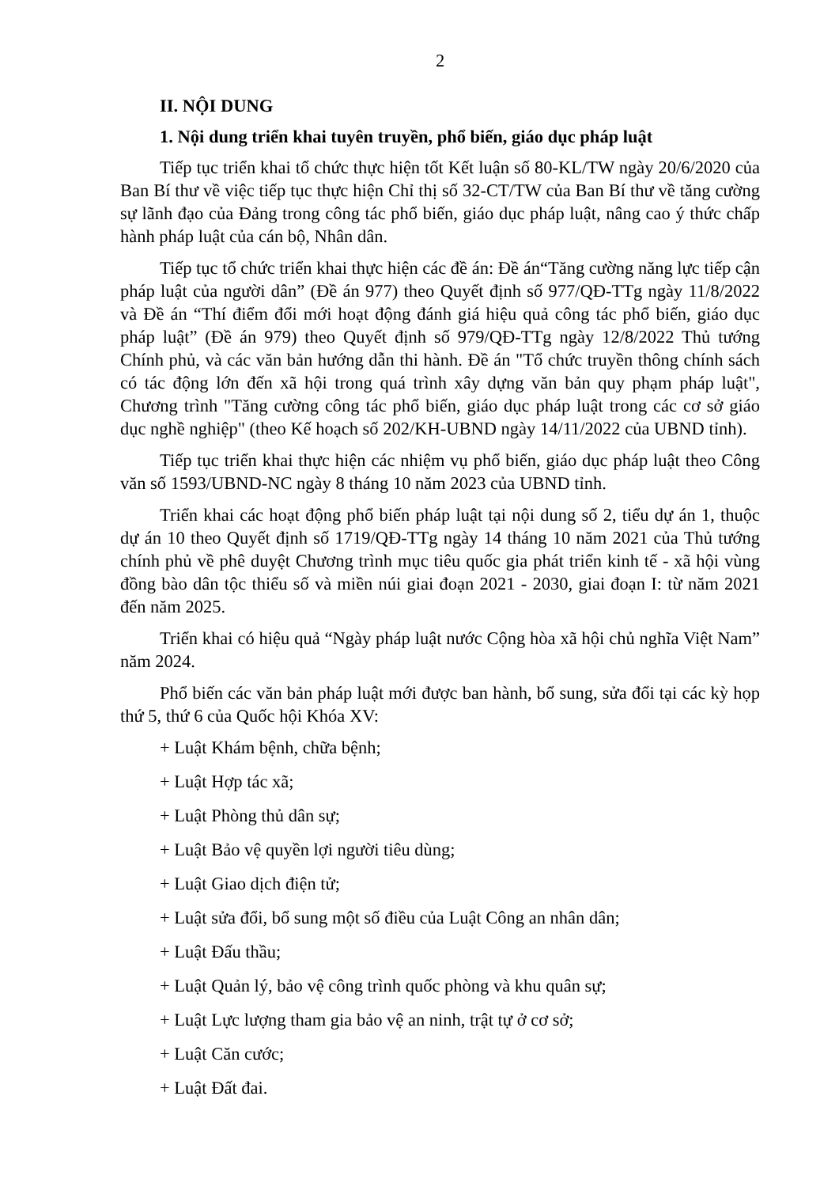2
II. NỘI DUNG
1. Nội dung triển khai tuyên truyền, phổ biến, giáo dục pháp luật
Tiếp tục triển khai tổ chức thực hiện tốt Kết luận số 80-KL/TW ngày 20/6/2020 của Ban Bí thư về việc tiếp tục thực hiện Chỉ thị số 32-CT/TW của Ban Bí thư về tăng cường sự lãnh đạo của Đảng trong công tác phổ biến, giáo dục pháp luật, nâng cao ý thức chấp hành pháp luật của cán bộ, Nhân dân.
Tiếp tục tổ chức triển khai thực hiện các đề án: Đề án“Tăng cường năng lực tiếp cận pháp luật của người dân” (Đề án 977) theo Quyết định số 977/QĐ-TTg ngày 11/8/2022 và Đề án “Thí điểm đổi mới hoạt động đánh giá hiệu quả công tác phổ biến, giáo dục pháp luật” (Đề án 979) theo Quyết định số 979/QĐ-TTg ngày 12/8/2022 Thủ tướng Chính phủ, và các văn bản hướng dẫn thi hành. Đề án "Tổ chức truyền thông chính sách có tác động lớn đến xã hội trong quá trình xây dựng văn bản quy phạm pháp luật", Chương trình "Tăng cường công tác phổ biến, giáo dục pháp luật trong các cơ sở giáo dục nghề nghiệp" (theo Kế hoạch số 202/KH-UBND ngày 14/11/2022 của UBND tỉnh).
Tiếp tục triển khai thực hiện các nhiệm vụ phổ biến, giáo dục pháp luật theo Công văn số 1593/UBND-NC ngày 8 tháng 10 năm 2023 của UBND tỉnh.
Triển khai các hoạt động phổ biến pháp luật tại nội dung số 2, tiểu dự án 1, thuộc dự án 10 theo Quyết định số 1719/QĐ-TTg ngày 14 tháng 10 năm 2021 của Thủ tướng chính phủ về phê duyệt Chương trình mục tiêu quốc gia phát triển kinh tế - xã hội vùng đồng bào dân tộc thiểu số và miền núi giai đoạn 2021 - 2030, giai đoạn I: từ năm 2021 đến năm 2025.
Triển khai có hiệu quả “Ngày pháp luật nước Cộng hòa xã hội chủ nghĩa Việt Nam” năm 2024.
Phổ biến các văn bản pháp luật mới được ban hành, bổ sung, sửa đổi tại các kỳ họp thứ 5, thứ 6 của Quốc hội Khóa XV:
+ Luật Khám bệnh, chữa bệnh;
+ Luật Hợp tác xã;
+ Luật Phòng thủ dân sự;
+ Luật Bảo vệ quyền lợi người tiêu dùng;
+ Luật Giao dịch điện tử;
+ Luật sửa đổi, bổ sung một số điều của Luật Công an nhân dân;
+ Luật Đấu thầu;
+ Luật Quản lý, bảo vệ công trình quốc phòng và khu quân sự;
+ Luật Lực lượng tham gia bảo vệ an ninh, trật tự ở cơ sở;
+ Luật Căn cước;
+ Luật Đất đai.